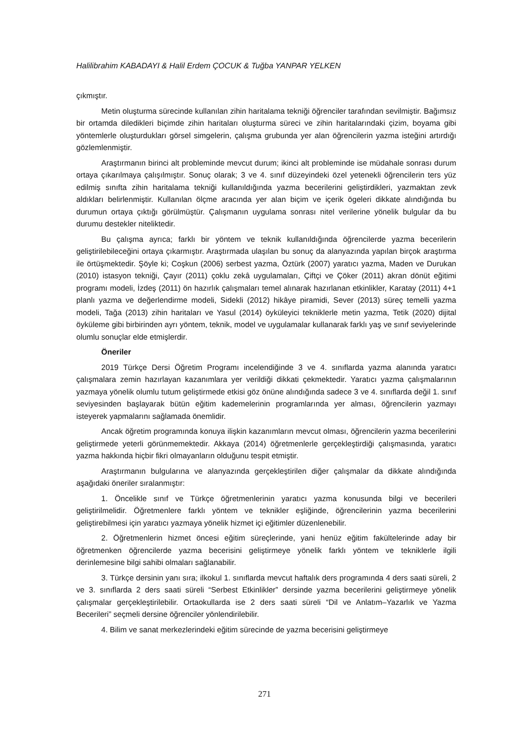Halilibrahim KABADAYI & Halil Erdem ÇOCUK & Tuğba YANPAR YELKEN
çıkmıştır.
Metin oluşturma sürecinde kullanılan zihin haritalama tekniği öğrenciler tarafından sevilmiştir. Bağımsız bir ortamda diledikleri biçimde zihin haritaları oluşturma süreci ve zihin haritalarındaki çizim, boyama gibi yöntemlerle oluşturdukları görsel simgelerin, çalışma grubunda yer alan öğrencilerin yazma isteğini artırdığı gözlemlenmiştir.
Araştırmanın birinci alt probleminde mevcut durum; ikinci alt probleminde ise müdahale sonrası durum ortaya çıkarılmaya çalışılmıştır. Sonuç olarak; 3 ve 4. sınıf düzeyindeki özel yetenekli öğrencilerin ters yüz edilmiş sınıfta zihin haritalama tekniği kullanıldığında yazma becerilerini geliştirdikleri, yazmaktan zevk aldıkları belirlenmiştir. Kullanılan ölçme aracında yer alan biçim ve içerik ögeleri dikkate alındığında bu durumun ortaya çıktığı görülmüştür. Çalışmanın uygulama sonrası nitel verilerine yönelik bulgular da bu durumu destekler niteliktedir.
Bu çalışma ayrıca; farklı bir yöntem ve teknik kullanıldığında öğrencilerde yazma becerilerin geliştirilebileceğini ortaya çıkarmıştır. Araştırmada ulaşılan bu sonuç da alanyazında yapılan birçok araştırma ile örtüşmektedir. Şöyle ki; Coşkun (2006) serbest yazma, Öztürk (2007) yaratıcı yazma, Maden ve Durukan (2010) istasyon tekniği, Çayır (2011) çoklu zekâ uygulamaları, Çiftçi ve Çöker (2011) akran dönüt eğitimi programı modeli, İzdeş (2011) ön hazırlık çalışmaları temel alınarak hazırlanan etkinlikler, Karatay (2011) 4+1 planlı yazma ve değerlendirme modeli, Sidekli (2012) hikâye piramidi, Sever (2013) süreç temelli yazma modeli, Tağa (2013) zihin haritaları ve Yasul (2014) öyküleyici tekniklerle metin yazma, Tetik (2020) dijital öyküleme gibi birbirinden ayrı yöntem, teknik, model ve uygulamalar kullanarak farklı yaş ve sınıf seviyelerinde olumlu sonuçlar elde etmişlerdir.
Öneriler
2019 Türkçe Dersi Öğretim Programı incelendiğinde 3 ve 4. sınıflarda yazma alanında yaratıcı çalışmalara zemin hazırlayan kazanımlara yer verildiği dikkati çekmektedir. Yaratıcı yazma çalışmalarının yazmaya yönelik olumlu tutum geliştirmede etkisi göz önüne alındığında sadece 3 ve 4. sınıflarda değil 1. sınıf seviyesinden başlayarak bütün eğitim kademelerinin programlarında yer alması, öğrencilerin yazmayı isteyerek yapmalarını sağlamada önemlidir.
Ancak öğretim programında konuya ilişkin kazanımların mevcut olması, öğrencilerin yazma becerilerini geliştirmede yeterli görünmemektedir. Akkaya (2014) öğretmenlerle gerçekleştirdiği çalışmasında, yaratıcı yazma hakkında hiçbir fikri olmayanların olduğunu tespit etmiştir.
Araştırmanın bulgularına ve alanyazında gerçekleştirilen diğer çalışmalar da dikkate alındığında aşağıdaki öneriler sıralanmıştır:
1. Öncelikle sınıf ve Türkçe öğretmenlerinin yaratıcı yazma konusunda bilgi ve becerileri geliştirilmelidir. Öğretmenlere farklı yöntem ve teknikler eşliğinde, öğrencilerinin yazma becerilerini geliştirebilmesi için yaratıcı yazmaya yönelik hizmet içi eğitimler düzenlenebilir.
2. Öğretmenlerin hizmet öncesi eğitim süreçlerinde, yani henüz eğitim fakültelerinde aday bir öğretmenken öğrencilerde yazma becerisini geliştirmeye yönelik farklı yöntem ve tekniklerle ilgili derinlemesine bilgi sahibi olmaları sağlanabilir.
3. Türkçe dersinin yanı sıra; ilkokul 1. sınıflarda mevcut haftalık ders programında 4 ders saati süreli, 2 ve 3. sınıflarda 2 ders saati süreli “Serbest Etkinlikler” dersinde yazma becerilerini geliştirmeye yönelik çalışmalar gerçekleştirilebilir. Ortaokullarda ise 2 ders saati süreli “Dil ve Anlatım–Yazarlık ve Yazma Becerileri” seçmeli dersine öğrenciler yönlendirilebilir.
4. Bilim ve sanat merkezlerindeki eğitim sürecinde de yazma becerisini geliştirmeye
271